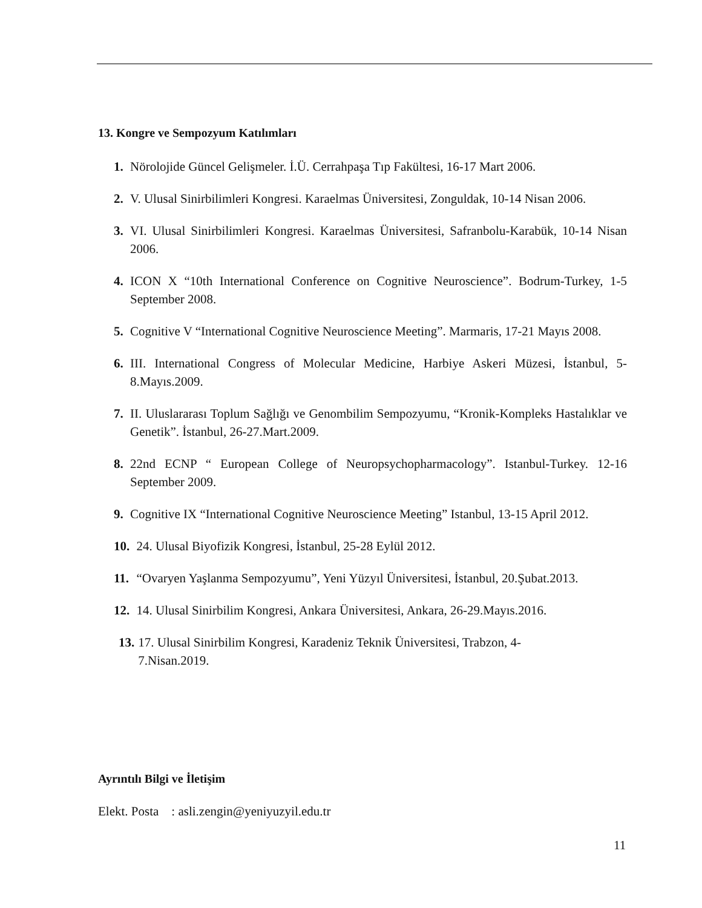13. Kongre ve Sempozyum Katılımları
1. Nörolojide Güncel Gelişmeler. İ.Ü. Cerrahpaşa Tıp Fakültesi, 16-17 Mart 2006.
2. V. Ulusal Sinirbilimleri Kongresi. Karaelmas Üniversitesi, Zonguldak, 10-14 Nisan 2006.
3. VI. Ulusal Sinirbilimleri Kongresi. Karaelmas Üniversitesi, Safranbolu-Karabük, 10-14 Nisan 2006.
4. ICON X “10th International Conference on Cognitive Neuroscience”. Bodrum-Turkey, 1-5 September 2008.
5. Cognitive V “International Cognitive Neuroscience Meeting”. Marmaris, 17-21 Mayıs 2008.
6. III. International Congress of Molecular Medicine, Harbiye Askeri Müzesi, İstanbul, 5-8.Mayıs.2009.
7. II. Uluslararası Toplum Sağlığı ve Genombilim Sempozyumu, “Kronik-Kompleks Hastalıklar ve Genetik”. İstanbul, 26-27.Mart.2009.
8. 22nd ECNP “ European College of Neuropsychopharmacology”. Istanbul-Turkey. 12-16 September 2009.
9. Cognitive IX “International Cognitive Neuroscience Meeting” Istanbul, 13-15 April 2012.
10. 24. Ulusal Biyofizik Kongresi, İstanbul, 25-28 Eylül 2012.
11. “Ovaryen Yaşlanma Sempozyumu”, Yeni Yüzyıl Üniversitesi, İstanbul, 20.Şubat.2013.
12. 14. Ulusal Sinirbilim Kongresi, Ankara Üniversitesi, Ankara, 26-29.Mayıs.2016.
13. 17. Ulusal Sinirbilim Kongresi, Karadeniz Teknik Üniversitesi, Trabzon, 4-7.Nisan.2019.
Ayrıntılı Bilgi ve İletişim
Elekt. Posta : asli.zengin@yeniyuzyil.edu.tr
11